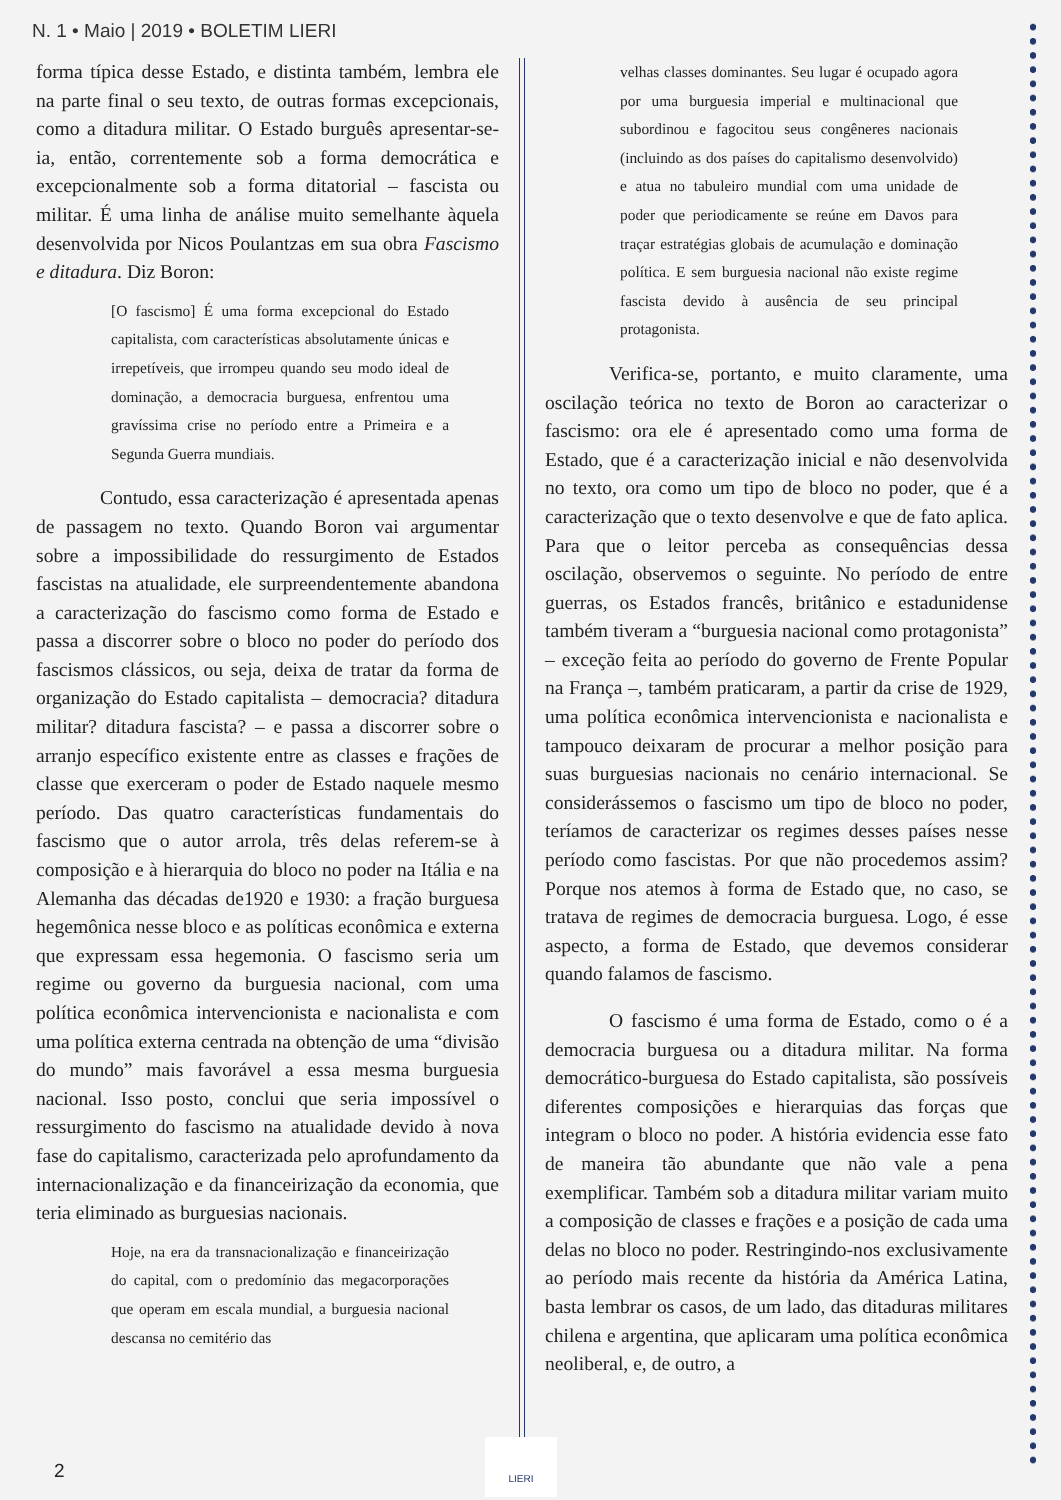N. 1 • Maio | 2019 • BOLETIM LIERI
forma típica desse Estado, e distinta também, lembra ele na parte final o seu texto, de outras formas excepcionais, como a ditadura militar. O Estado burguês apresentar-se-ia, então, correntemente sob a forma democrática e excepcionalmente sob a forma ditatorial – fascista ou militar. É uma linha de análise muito semelhante àquela desenvolvida por Nicos Poulantzas em sua obra Fascismo e ditadura. Diz Boron:
[O fascismo] É uma forma excepcional do Estado capitalista, com características absolutamente únicas e irrepetíveis, que irrompeu quando seu modo ideal de dominação, a democracia burguesa, enfrentou uma gravíssima crise no período entre a Primeira e a Segunda Guerra mundiais.
Contudo, essa caracterização é apresentada apenas de passagem no texto. Quando Boron vai argumentar sobre a impossibilidade do ressurgimento de Estados fascistas na atualidade, ele surpreendentemente abandona a caracterização do fascismo como forma de Estado e passa a discorrer sobre o bloco no poder do período dos fascismos clássicos, ou seja, deixa de tratar da forma de organização do Estado capitalista – democracia? ditadura militar? ditadura fascista? – e passa a discorrer sobre o arranjo específico existente entre as classes e frações de classe que exerceram o poder de Estado naquele mesmo período. Das quatro características fundamentais do fascismo que o autor arrola, três delas referem-se à composição e à hierarquia do bloco no poder na Itália e na Alemanha das décadas de1920 e 1930: a fração burguesa hegemônica nesse bloco e as políticas econômica e externa que expressam essa hegemonia. O fascismo seria um regime ou governo da burguesia nacional, com uma política econômica intervencionista e nacionalista e com uma política externa centrada na obtenção de uma “divisão do mundo” mais favorável a essa mesma burguesia nacional. Isso posto, conclui que seria impossível o ressurgimento do fascismo na atualidade devido à nova fase do capitalismo, caracterizada pelo aprofundamento da internacionalização e da financeirização da economia, que teria eliminado as burguesias nacionais.
Hoje, na era da transnacionalização e financeirização do capital, com o predomínio das megacorporações que operam em escala mundial, a burguesia nacional descansa no cemitério das
velhas classes dominantes. Seu lugar é ocupado agora por uma burguesia imperial e multinacional que subordinou e fagocitou seus congêneres nacionais (incluindo as dos países do capitalismo desenvolvido) e atua no tabuleiro mundial com uma unidade de poder que periodicamente se reúne em Davos para traçar estratégias globais de acumulação e dominação política. E sem burguesia nacional não existe regime fascista devido à ausência de seu principal protagonista.
Verifica-se, portanto, e muito claramente, uma oscilação teórica no texto de Boron ao caracterizar o fascismo: ora ele é apresentado como uma forma de Estado, que é a caracterização inicial e não desenvolvida no texto, ora como um tipo de bloco no poder, que é a caracterização que o texto desenvolve e que de fato aplica. Para que o leitor perceba as consequências dessa oscilação, observemos o seguinte. No período de entre guerras, os Estados francês, britânico e estadunidense também tiveram a “burguesia nacional como protagonista” – exceção feita ao período do governo de Frente Popular na França –, também praticaram, a partir da crise de 1929, uma política econômica intervencionista e nacionalista e tampouco deixaram de procurar a melhor posição para suas burguesias nacionais no cenário internacional. Se considerássemos o fascismo um tipo de bloco no poder, teríamos de caracterizar os regimes desses países nesse período como fascistas. Por que não procedemos assim? Porque nos atemos à forma de Estado que, no caso, se tratava de regimes de democracia burguesa. Logo, é esse aspecto, a forma de Estado, que devemos considerar quando falamos de fascismo.
O fascismo é uma forma de Estado, como o é a democracia burguesa ou a ditadura militar. Na forma democrático-burguesa do Estado capitalista, são possíveis diferentes composições e hierarquias das forças que integram o bloco no poder. A história evidencia esse fato de maneira tão abundante que não vale a pena exemplificar. Também sob a ditadura militar variam muito a composição de classes e frações e a posição de cada uma delas no bloco no poder. Restringindo-nos exclusivamente ao período mais recente da história da América Latina, basta lembrar os casos, de um lado, das ditaduras militares chilena e argentina, que aplicaram uma política econômica neoliberal, e, de outro, a
2
LIERI